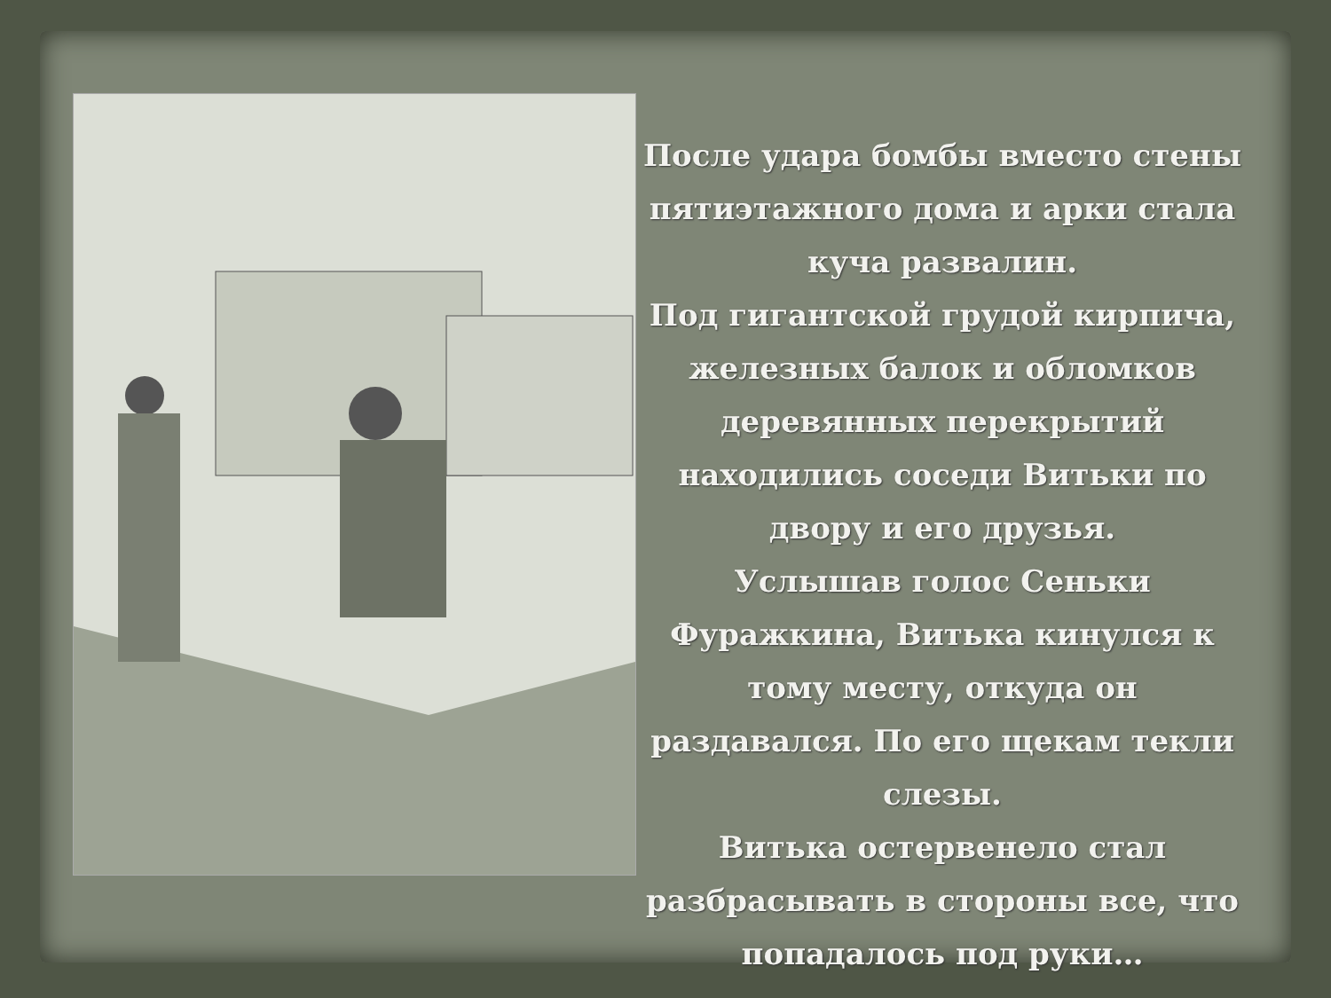После удара бомбы вместо стены пятиэтажного дома и арки стала куча развалин.
Под гигантской грудой кирпича, железных балок и обломков деревянных перекрытий находились соседи Витьки по двору и его друзья.
Услышав голос Сеньки Фуражкина, Витька кинулся к тому месту, откуда он раздавался. По его щекам текли слезы.
Витька остервенело стал разбрасывать в стороны все, что попадалось под руки…